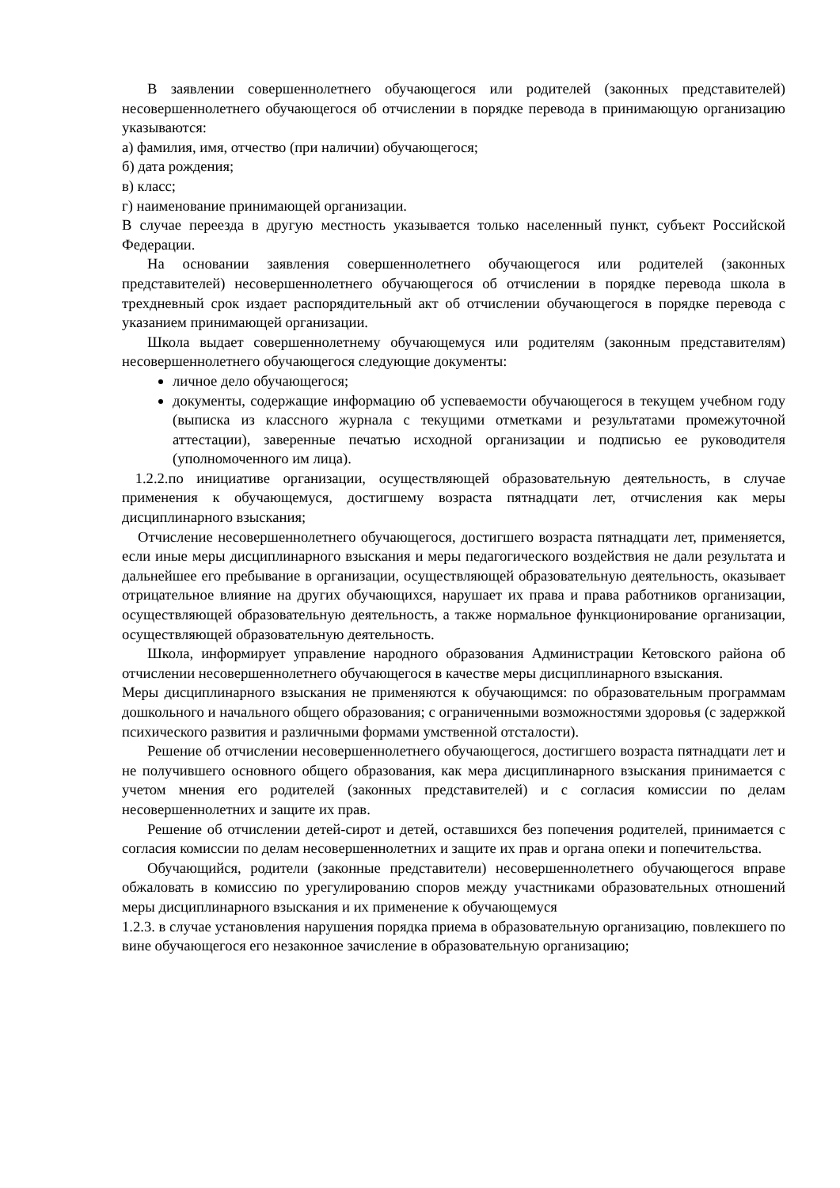В заявлении совершеннолетнего обучающегося или родителей (законных представителей) несовершеннолетнего обучающегося об отчислении в порядке перевода в принимающую организацию указываются:
а) фамилия, имя, отчество (при наличии) обучающегося;
б) дата рождения;
в) класс;
г) наименование принимающей организации.
В случае переезда в другую местность указывается только населенный пункт, субъект Российской Федерации.
На основании заявления совершеннолетнего обучающегося или родителей (законных представителей) несовершеннолетнего обучающегося об отчислении в порядке перевода школа в трехдневный срок издает распорядительный акт об отчислении обучающегося в порядке перевода с указанием принимающей организации.
Школа выдает совершеннолетнему обучающемуся или родителям (законным представителям) несовершеннолетнего обучающегося следующие документы:
личное дело обучающегося;
документы, содержащие информацию об успеваемости обучающегося в текущем учебном году (выписка из классного журнала с текущими отметками и результатами промежуточной аттестации), заверенные печатью исходной организации и подписью ее руководителя (уполномоченного им лица).
1.2.2.по инициативе организации, осуществляющей образовательную деятельность, в случае применения к обучающемуся, достигшему возраста пятнадцати лет, отчисления как меры дисциплинарного взыскания;
Отчисление несовершеннолетнего обучающегося, достигшего возраста пятнадцати лет, применяется, если иные меры дисциплинарного взыскания и меры педагогического воздействия не дали результата и дальнейшее его пребывание в организации, осуществляющей образовательную деятельность, оказывает отрицательное влияние на других обучающихся, нарушает их права и права работников организации, осуществляющей образовательную деятельность, а также нормальное функционирование организации, осуществляющей образовательную деятельность.
Школа, информирует управление народного образования Администрации Кетовского района об отчислении несовершеннолетнего обучающегося в качестве меры дисциплинарного взыскания.
Меры дисциплинарного взыскания не применяются к обучающимся: по образовательным программам дошкольного и начального общего образования; с ограниченными возможностями здоровья (с задержкой психического развития и различными формами умственной отсталости).
Решение об отчислении несовершеннолетнего обучающегося, достигшего возраста пятнадцати лет и не получившего основного общего образования, как мера дисциплинарного взыскания принимается с учетом мнения его родителей (законных представителей) и с согласия комиссии по делам несовершеннолетних и защите их прав.
Решение об отчислении детей-сирот и детей, оставшихся без попечения родителей, принимается с согласия комиссии по делам несовершеннолетних и защите их прав и органа опеки и попечительства.
Обучающийся, родители (законные представители) несовершеннолетнего обучающегося вправе обжаловать в комиссию по урегулированию споров между участниками образовательных отношений меры дисциплинарного взыскания и их применение к обучающемуся
1.2.3. в случае установления нарушения порядка приема в образовательную организацию, повлекшего по вине обучающегося его незаконное зачисление в образовательную организацию;